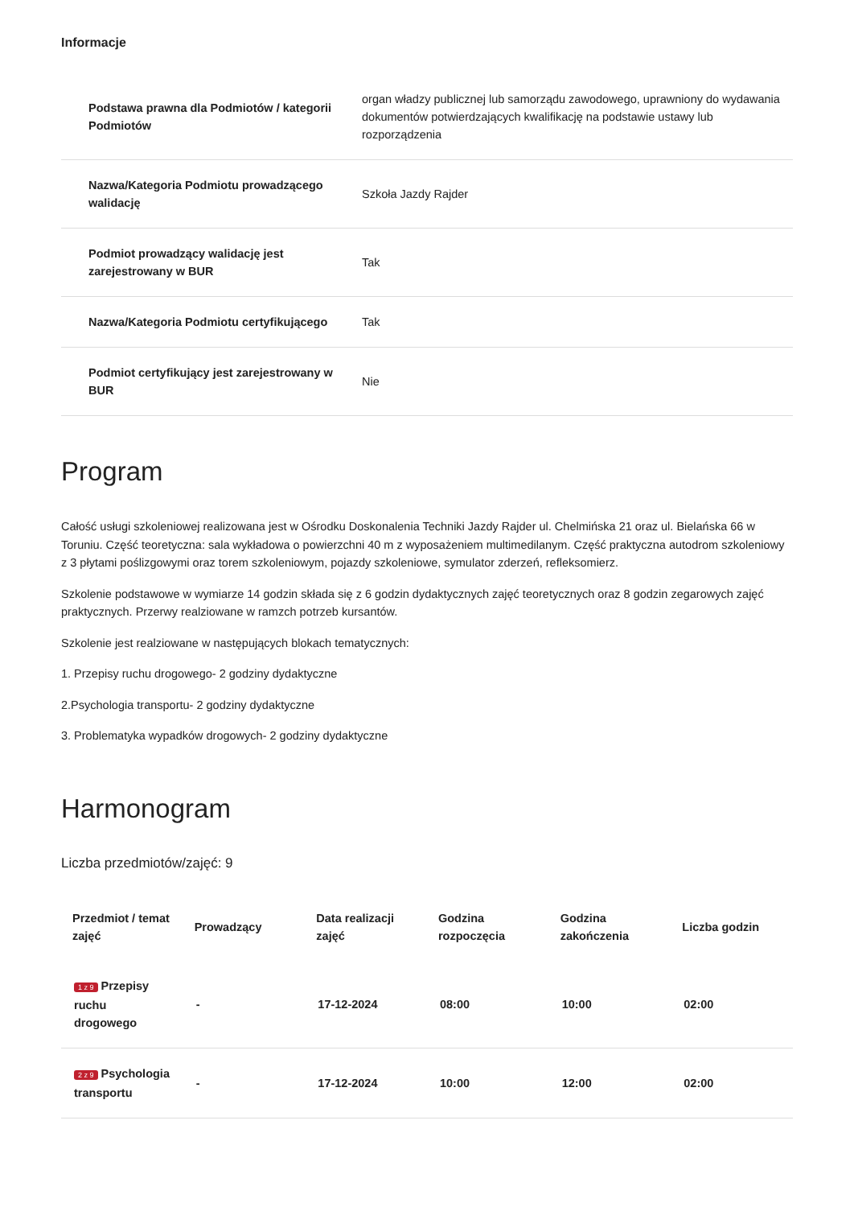Informacje
| Podstawa prawna dla Podmiotów / kategorii Podmiotów | organ władzy publicznej lub samorządu zawodowego, uprawniony do wydawania dokumentów potwierdzających kwalifikację na podstawie ustawy lub rozporządzenia |
| Nazwa/Kategoria Podmiotu prowadzącego walidację | Szkoła Jazdy Rajder |
| Podmiot prowadzący walidację jest zarejestrowany w BUR | Tak |
| Nazwa/Kategoria Podmiotu certyfikującego | Tak |
| Podmiot certyfikujący jest zarejestrowany w BUR | Nie |
Program
Całość usługi szkoleniowej realizowana jest w Ośrodku Doskonalenia Techniki Jazdy Rajder ul. Chelmińska 21 oraz ul. Bielańska 66 w Toruniu. Część teoretyczna: sala wykładowa o powierzchni 40 m z wyposażeniem multimedilanym. Część praktyczna autodrom szkoleniowy z 3 płytami poślizgowymi oraz torem szkoleniowym, pojazdy szkoleniowe, symulator zderzeń, refleksomierz.
Szkolenie podstawowe w wymiarze 14 godzin składa się z 6 godzin dydaktycznych zajęć teoretycznych oraz 8 godzin zegarowych zajęć praktycznych. Przerwy realziowane w ramzch potrzeb kursantów.
Szkolenie jest realziowane w następujących blokach tematycznych:
1. Przepisy ruchu drogowego- 2 godziny dydaktyczne
2.Psychologia transportu- 2 godziny dydaktyczne
3. Problematyka wypadków drogowych- 2 godziny dydaktyczne
Harmonogram
Liczba przedmiotów/zajęć: 9
| Przedmiot / temat zajęć | Prowadzący | Data realizacji zajęć | Godzina rozpoczęcia | Godzina zakończenia | Liczba godzin |
| --- | --- | --- | --- | --- | --- |
| 1 z 9 Przepisy ruchu drogowego | - | 17-12-2024 | 08:00 | 10:00 | 02:00 |
| 2 z 9 Psychologia transportu | - | 17-12-2024 | 10:00 | 12:00 | 02:00 |